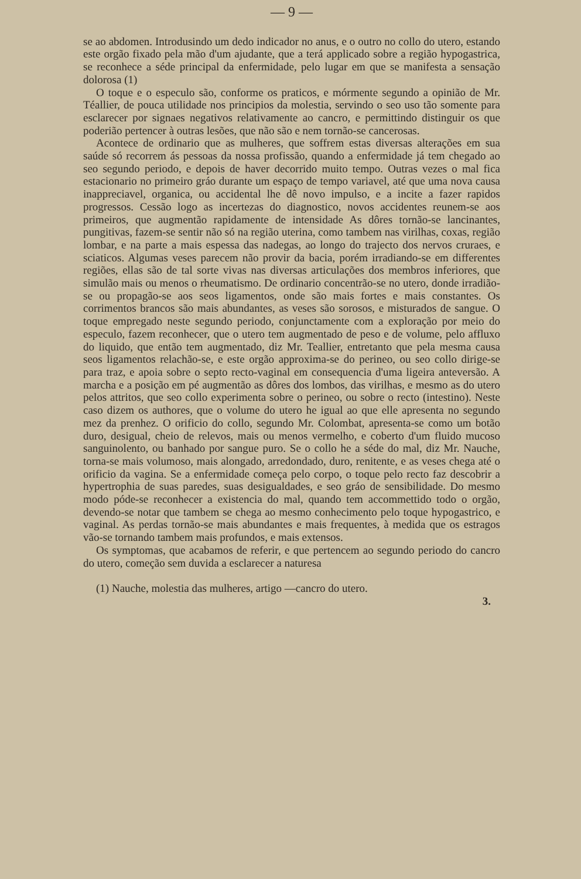— 9 —
se ao abdomen. Introdusindo um dedo indicador no anus, e o outro no collo do utero, estando este orgão fixado pela mão d'um ajudante, que a terá applicado sobre a região hypogastrica, se reconhece a séde principal da enfermidade, pelo lugar em que se manifesta a sensação dolorosa (1)
O toque e o especulo são, conforme os praticos, e mórmente segundo a opinião de Mr. Téallier, de pouca utilidade nos principios da molestia, servindo o seo uso tão somente para esclarecer por signaes negativos relativamente ao cancro, e permittindo distinguir os que poderião pertencer à outras lesões, que não são e nem tornão-se cancerosas.
Acontece de ordinario que as mulheres, que soffrem estas diversas alterações em sua saúde só recorrem ás pessoas da nossa profissão, quando a enfermidade já tem chegado ao seo segundo periodo, e depois de haver decorrido muito tempo. Outras vezes o mal fica estacionario no primeiro gráo durante um espaço de tempo variavel, até que uma nova causa inappreciavel, organica, ou accidental lhe dê novo impulso, e a incite a fazer rapidos progressos. Cessão logo as incertezas do diagnostico, novos accidentes reunem-se aos primeiros, que augmentão rapidamente de intensidade As dôres tornão-se lancinantes, pungitivas, fazem-se sentir não só na região uterina, como tambem nas virilhas, coxas, região lombar, e na parte a mais espessa das nadegas, ao longo do trajecto dos nervos cruraes, e sciaticos. Algumas veses parecem não provir da bacia, porém irradiando-se em differentes regiões, ellas são de tal sorte vivas nas diversas articulações dos membros inferiores, que simulão mais ou menos o rheumatismo. De ordinario concentrão-se no utero, donde irradião-se ou propagão-se aos seos ligamentos, onde são mais fortes e mais constantes. Os corrimentos brancos são mais abundantes, as veses são sorosos, e misturados de sangue. O toque empregado neste segundo periodo, conjunctamente com a exploração por meio do especulo, fazem reconhecer, que o utero tem augmentado de peso e de volume, pelo affluxo do liquido, que então tem augmentado, diz Mr. Teallier, entretanto que pela mesma causa seos ligamentos relachão-se, e este orgão approxima-se do perineo, ou seo collo dirige-se para traz, e apoia sobre o septo recto-vaginal em consequencia d'uma ligeira anteversão. A marcha e a posição em pé augmentão as dôres dos lombos, das virilhas, e mesmo as do utero pelos attritos, que seo collo experimenta sobre o perineo, ou sobre o recto (intestino). Neste caso dizem os authores, que o volume do utero he igual ao que elle apresenta no segundo mez da prenhez. O orificio do collo, segundo Mr. Colombat, apresenta-se como um botão duro, desigual, cheio de relevos, mais ou menos vermelho, e coberto d'um fluido mucoso sanguinolento, ou banhado por sangue puro. Se o collo he a séde do mal, diz Mr. Nauche, torna-se mais volumoso, mais alongado, arredondado, duro, renitente, e as veses chega até o orificio da vagina. Se a enfermidade começa pelo corpo, o toque pelo recto faz descobrir a hypertrophia de suas paredes, suas desigualdades, e seo gráo de sensibilidade. Do mesmo modo póde-se reconhecer a existencia do mal, quando tem accommettido todo o orgão, devendo-se notar que tambem se chega ao mesmo conhecimento pelo toque hypogastrico, e vaginal. As perdas tornão-se mais abundantes e mais frequentes, à medida que os estragos vão-se tornando tambem mais profundos, e mais extensos.
Os symptomas, que acabamos de referir, e que pertencem ao segundo periodo do cancro do utero, começão sem duvida a esclarecer a naturesa
(1) Nauche, molestia das mulheres, artigo —cancro do utero.
3.